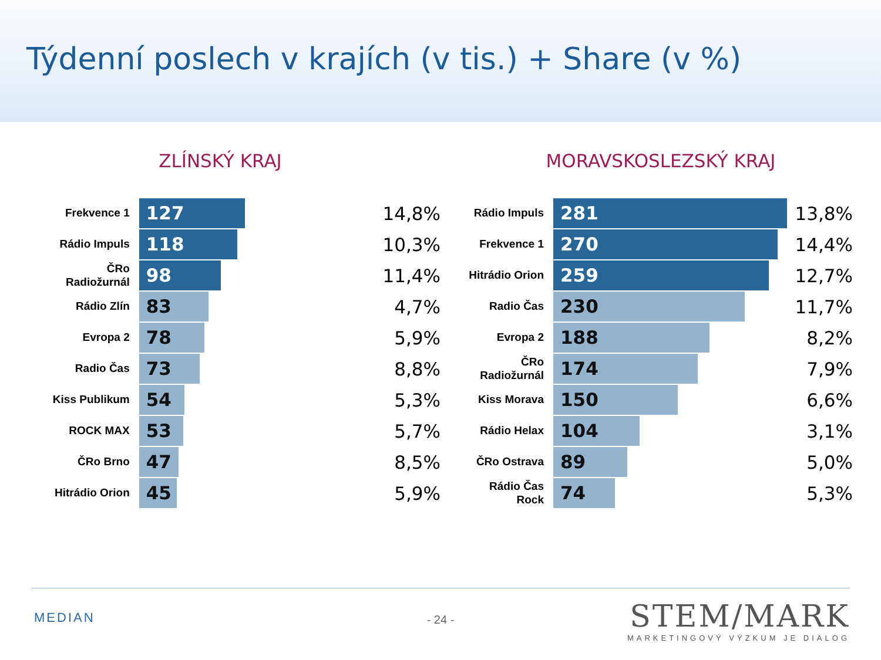Týdenní poslech v krajích (v tis.) + Share (v %)
ZLÍNSKÝ KRAJ
| Frekvence 1 | 127 | 14,8% |
| Rádio Impuls | 118 | 10,3% |
| ČRo Radiožurnál | 98 | 11,4% |
| Rádio Zlín | 83 | 4,7% |
| Evropa 2 | 78 | 5,9% |
| Radio Čas | 73 | 8,8% |
| Kiss Publikum | 54 | 5,3% |
| ROCK MAX | 53 | 5,7% |
| ČRo Brno | 47 | 8,5% |
| Hitrádio Orion | 45 | 5,9% |
MORAVSKOSLEZSKÝ KRAJ
| Rádio Impuls | 281 | 13,8% |
| Frekvence 1 | 270 | 14,4% |
| Hitrádio Orion | 259 | 12,7% |
| Radio Čas | 230 | 11,7% |
| Evropa 2 | 188 | 8,2% |
| ČRo Radiožurnál | 174 | 7,9% |
| Kiss Morava | 150 | 6,6% |
| Rádio Helax | 104 | 3,1% |
| ČRo Ostrava | 89 | 5,0% |
| Rádio Čas Rock | 74 | 5,3% |
MEDIAN
- 24 -
STEM/MARK
MARKETINGOVÝ VÝZKUM JE DIALOG